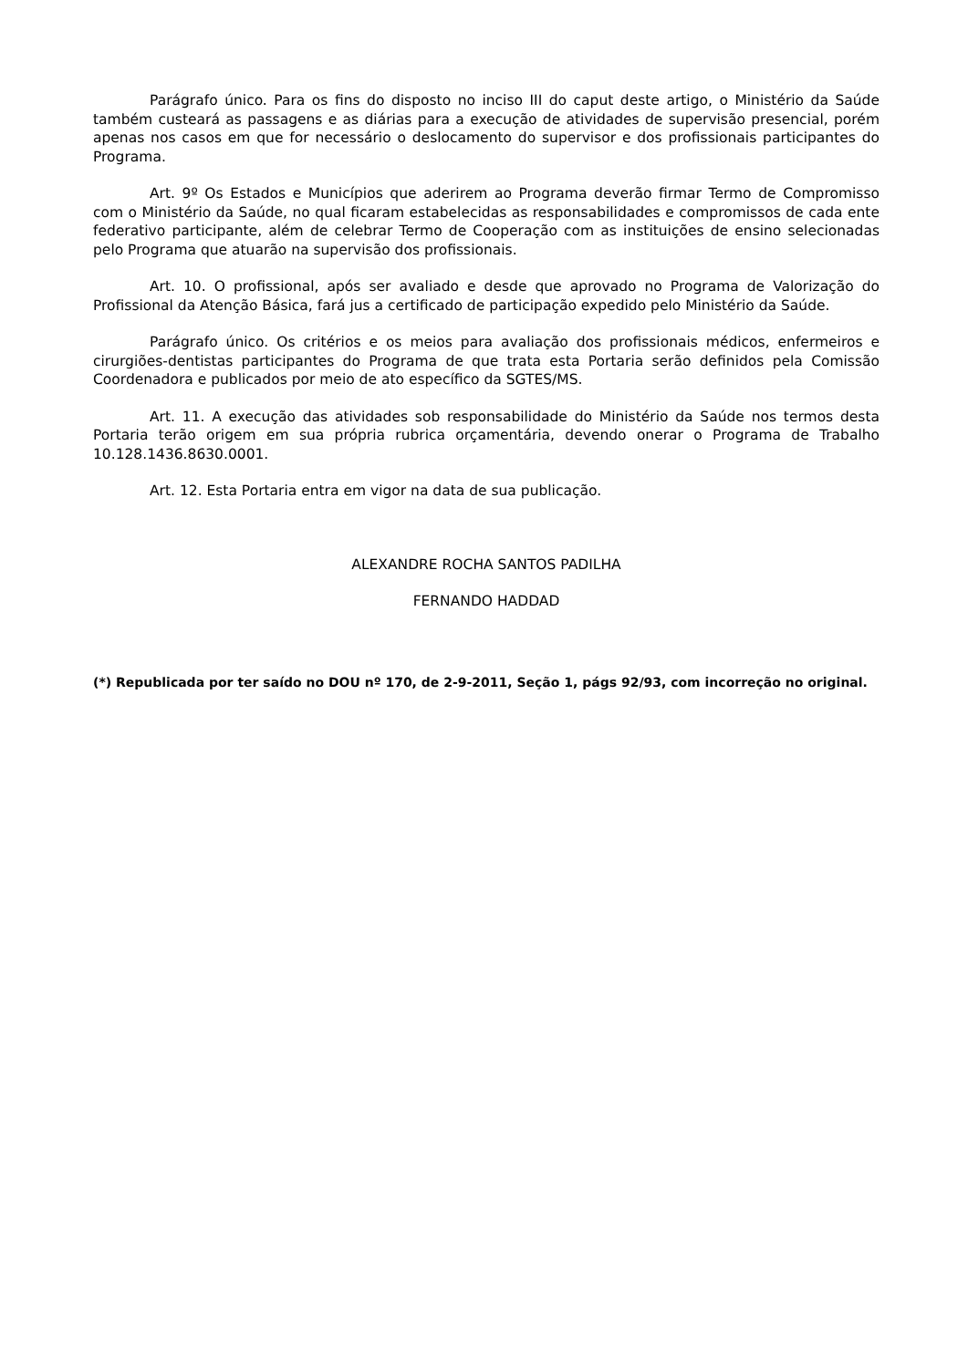Parágrafo único. Para os fins do disposto no inciso III do caput deste artigo, o Ministério da Saúde também custeará as passagens e as diárias para a execução de atividades de supervisão presencial, porém apenas nos casos em que for necessário o deslocamento do supervisor e dos profissionais participantes do Programa.
Art. 9º Os Estados e Municípios que aderirem ao Programa deverão firmar Termo de Compromisso com o Ministério da Saúde, no qual ficaram estabelecidas as responsabilidades e compromissos de cada ente federativo participante, além de celebrar Termo de Cooperação com as instituições de ensino selecionadas pelo Programa que atuarão na supervisão dos profissionais.
Art. 10. O profissional, após ser avaliado e desde que aprovado no Programa de Valorização do Profissional da Atenção Básica, fará jus a certificado de participação expedido pelo Ministério da Saúde.
Parágrafo único. Os critérios e os meios para avaliação dos profissionais médicos, enfermeiros e cirurgiões-dentistas participantes do Programa de que trata esta Portaria serão definidos pela Comissão Coordenadora e publicados por meio de ato específico da SGTES/MS.
Art. 11. A execução das atividades sob responsabilidade do Ministério da Saúde nos termos desta Portaria terão origem em sua própria rubrica orçamentária, devendo onerar o Programa de Trabalho 10.128.1436.8630.0001.
Art. 12. Esta Portaria entra em vigor na data de sua publicação.
ALEXANDRE ROCHA SANTOS PADILHA
FERNANDO HADDAD
(*) Republicada por ter saído no DOU nº 170, de 2-9-2011, Seção 1, págs 92/93, com incorreção no original.